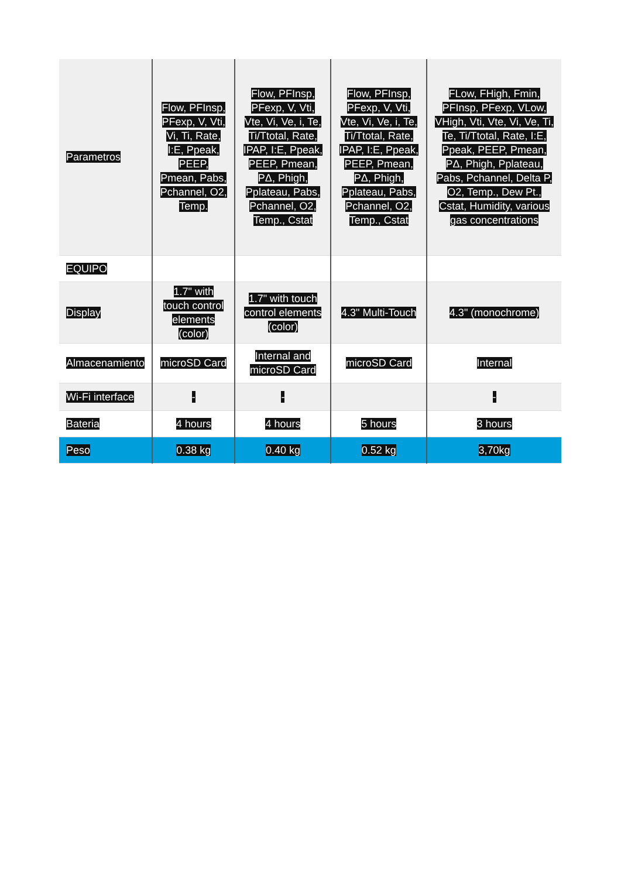| Parametros | Flow, PFInsp, PFexp, V, Vti, Vi, Ti, Rate, I:E, Ppeak, PEEP, Pmean, Pabs, Pchannel, O2, Temp. | Flow, PFInsp, PFexp, V, Vti, Vte, Vi, Ve, i, Te, Ti/Ttotal, Rate, IPAP, I:E, Ppeak, PEEP, Pmean, PΔ, Phigh, Pplateau, Pabs, Pchannel, O2, Temp., Cstat | Flow, PFInsp, PFexp, V, Vti, Vte, Vi, Ve, i, Te, Ti/Ttotal, Rate, IPAP, I:E, Ppeak, PEEP, Pmean, PΔ, Phigh, Pplateau, Pabs, Pchannel, O2, Temp., Cstat | FLow, FHigh, Fmin, PFInsp, PFexp, VLow, VHigh, Vti, Vte, Vi, Ve, Ti, Te, Ti/Ttotal, Rate, I:E, Ppeak, PEEP, Pmean, PΔ, Phigh, Pplateau, Pabs, Pchannel, Delta P, O2, Temp., Dew Pt., Cstat, Humidity, various gas concentrations |
| EQUIPO | | | | |
| Display | 1.7" with touch control elements (color) | 1.7" with touch control elements (color) | 4.3" Multi-Touch | 4.3" (monochrome) |
| Almacenamiento | microSD Card | Internal and microSD Card | microSD Card | Internal |
| Wi-Fi interface | - | - | | - |
| Bateria | 4 hours | 4 hours | 5 hours | 3 hours |
| Peso | 0.38 kg | 0.40 kg | 0.52 kg | 3,70kg |